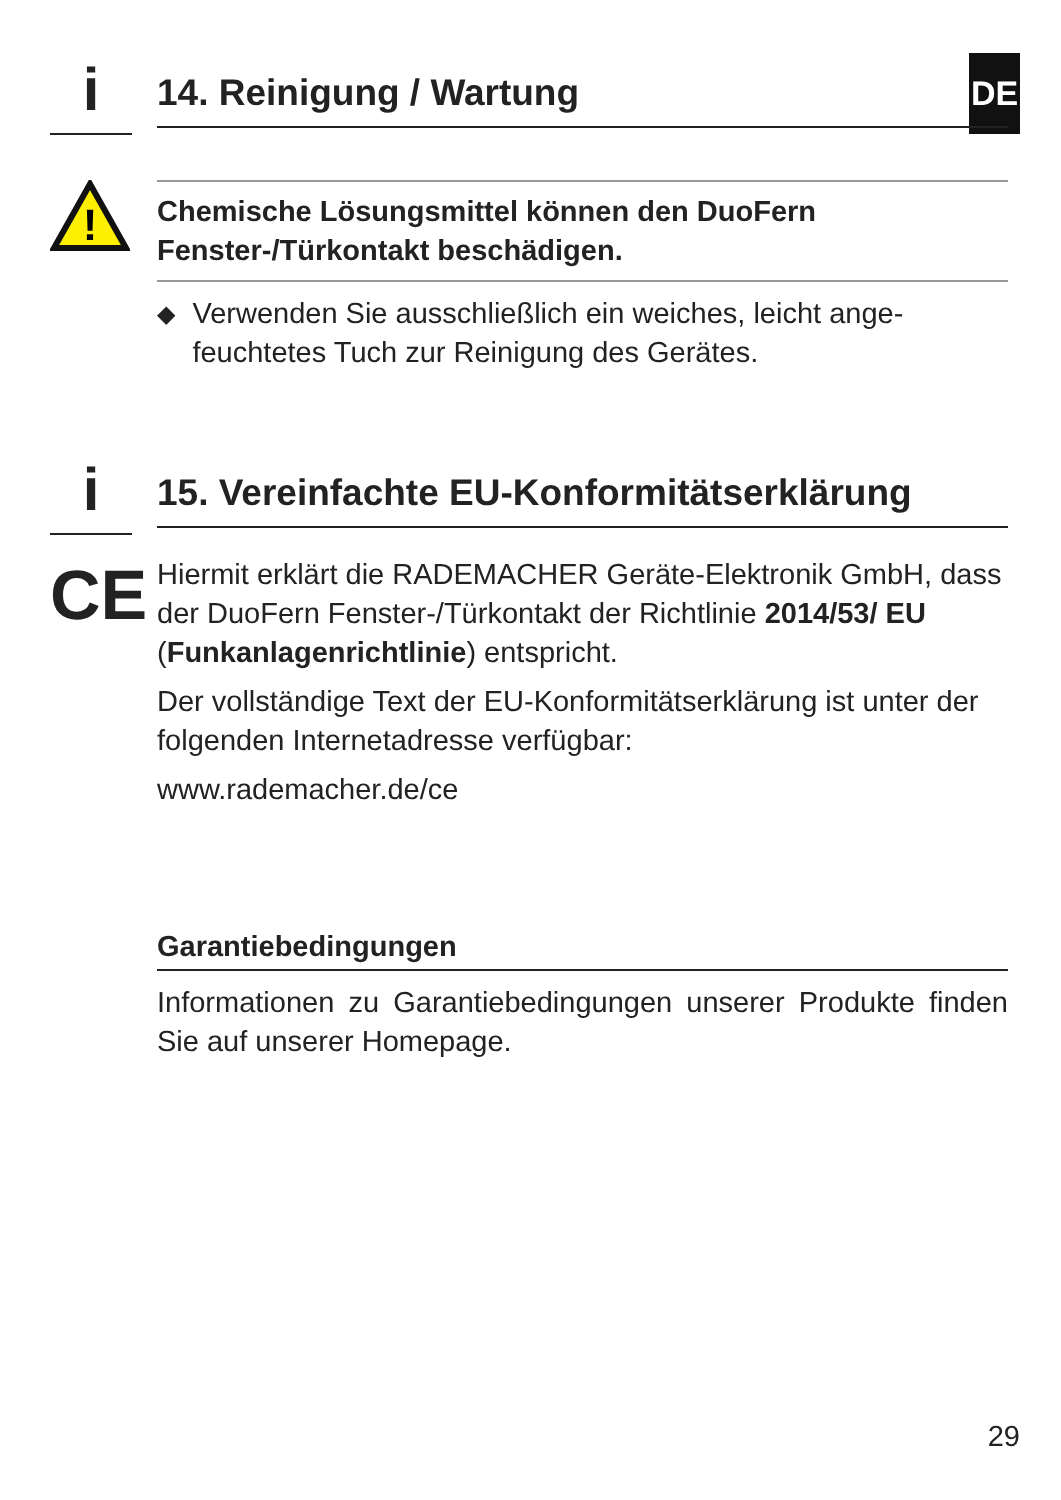DE
i
14. Reinigung / Wartung
!
Chemische Lösungsmittel können den DuoFern Fenster-/Türkontakt beschädigen.
◆
Verwenden Sie ausschließlich ein weiches, leicht ange­feuchtetes Tuch zur Reinigung des Gerätes.
i
15. Vereinfachte EU-Konformitätserklärung
CE
Hiermit erklärt die RADEMACHER Geräte-Elektronik GmbH, dass der DuoFern Fenster-/Türkontakt der Richtlinie 2014/53/ EU (Funkanlagenrichtlinie) entspricht.
Der vollständige Text der EU-Konformitätserklärung ist unter der folgenden Internetadresse verfügbar:
www.rademacher.de/ce
Garantiebedingungen
Informationen zu Garantiebedingungen unserer Produkte finden Sie auf unserer Homepage.
29